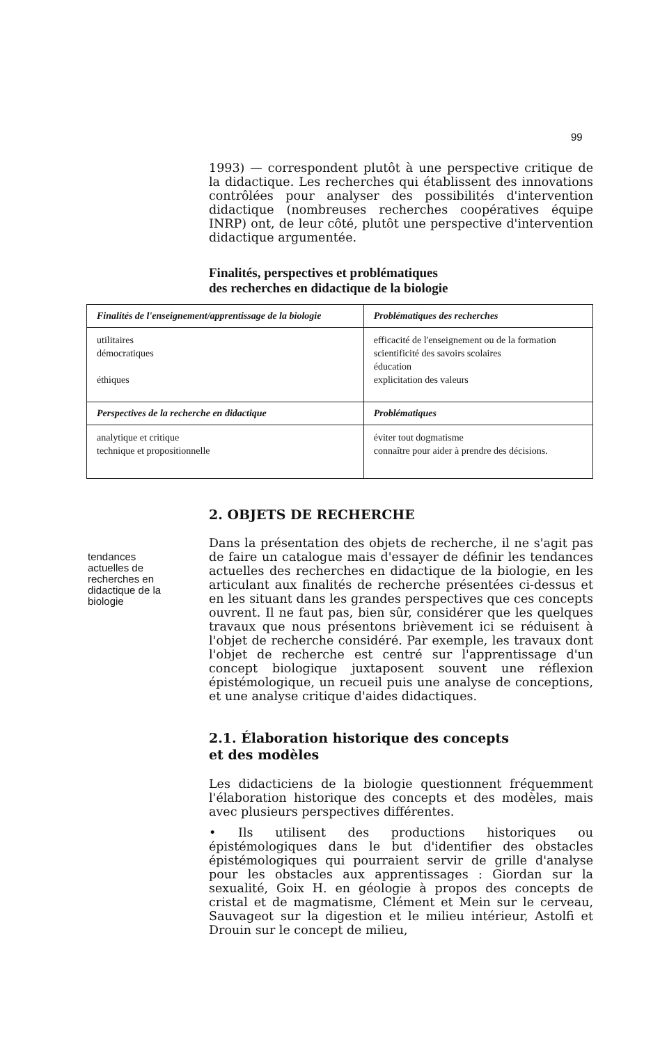99
1993) — correspondent plutôt à une perspective critique de la didactique. Les recherches qui établissent des innovations contrôlées pour analyser des possibilités d'intervention didactique (nombreuses recherches coopératives équipe INRP) ont, de leur côté, plutôt une perspective d'intervention didactique argumentée.
Finalités, perspectives et problématiques
des recherches en didactique de la biologie
| Finalités de l'enseignement/apprentissage de la biologie | Problématiques des recherches |
| --- | --- |
| utilitaires démocratiques éthiques | efficacité de l'enseignement ou de la formation scientificité des savoirs scolaires éducation explicitation des valeurs |
| Perspectives de la recherche en didactique | Problématiques |
| analytique et critique technique et propositionnelle | éviter tout dogmatisme connaître pour aider à prendre des décisions. |
2. OBJETS DE RECHERCHE
tendances actuelles de recherches en didactique de la biologie
Dans la présentation des objets de recherche, il ne s'agit pas de faire un catalogue mais d'essayer de définir les tendances actuelles des recherches en didactique de la biologie, en les articulant aux finalités de recherche présentées ci-dessus et en les situant dans les grandes perspectives que ces concepts ouvrent. Il ne faut pas, bien sûr, considérer que les quelques travaux que nous présentons brièvement ici se réduisent à l'objet de recherche considéré. Par exemple, les travaux dont l'objet de recherche est centré sur l'apprentissage d'un concept biologique juxtaposent souvent une réflexion épistémologique, un recueil puis une analyse de conceptions, et une analyse critique d'aides didactiques.
2.1. Élaboration historique des concepts
et des modèles
Les didacticiens de la biologie questionnent fréquemment l'élaboration historique des concepts et des modèles, mais avec plusieurs perspectives différentes.
• Ils utilisent des productions historiques ou épistémologiques dans le but d'identifier des obstacles épistémologiques qui pourraient servir de grille d'analyse pour les obstacles aux apprentissages : Giordan sur la sexualité, Goix H. en géologie à propos des concepts de cristal et de magmatisme, Clément et Mein sur le cerveau, Sauvageot sur la digestion et le milieu intérieur, Astolfi et Drouin sur le concept de milieu,